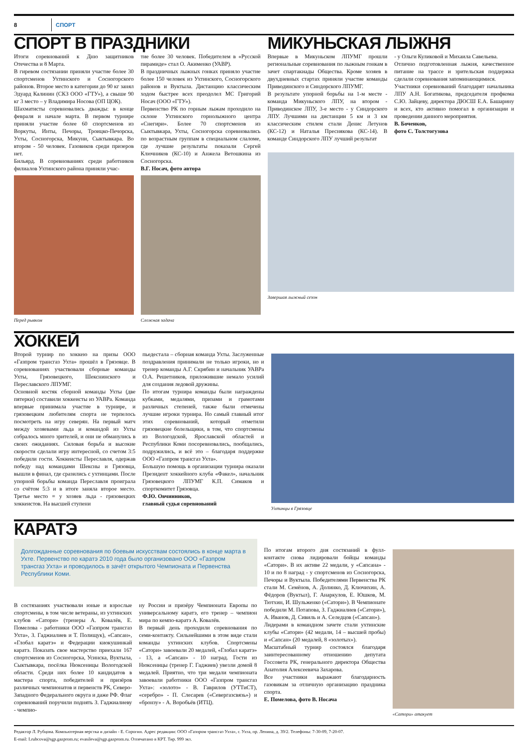8 СПОРТ
СПОРТ В ПРАЗДНИКИ
Итоги соревнований к Дню защитников Отечества и 8 Марта.
В гиревом состязании приняли участие более 30 спортсменов Ухтинского и Сосногорского районов. Второе место в категории до 90 кг занял Эдуард Калинин (СКЗ ООО «ГТУ»), а свыше 90 кг 3 место – у Владимира Носова (ОП ЦОК).
Шахматисты соревновались дважды: в конце февраля и начале марта. В первом турнире приняли участие более 60 спортсменов из Воркуты, Инты, Печоры, Троицко-Печорска, Ухты, Сосногорска, Микуни, Сыктывкара. Во втором - 50 человек. Газовиков среди призеров нет.
Бильярд. В соревнованиях среди работников филиалов Ухтинского района приняли учас-
тие более 30 человек. Победителем в «Русской пирамиде» стал О. Акименко (УАВР).
В праздничных лыжных гонках приняло участие более 150 человек из Ухтинского, Сосногорского районов и Вуктыла. Дистанцию классическим ходом быстрее всех преодолел МС Григорий Носач (ООО «ГТУ»).
Первенство РК по горным лыжам проходило на склоне Ухтинского горнолыжного центра «Снегири». Более 70 спортсменов из Сыктывкара, Ухты, Сосногорска соревновались по возрастным группам в специальном слаломе, где лучшие результаты показали Сергей Ключников (КС-10) и Анжела Ветошкина из Сосногорска.
В.Г. Носач, фото автора
Перед рывком Сложная задача
МИКУНЬСКАЯ ЛЫЖНЯ
Впервые в Микуньском ЛПУМГ прошли региональные соревнования по лыжным гонкам в зачет спартакиады Общества. Кроме хозяев в двухдневных стартах приняли участие команды Приводинского и Синдорского ЛПУМГ.
В результате упорной борьбы на 1-м месте - команда Микуньского ЛПУ, на втором - Приводинское ЛПУ, 3-е место - у Синдорского ЛПУ. Лучшими на дистанции 5 км и 3 км классическим стилем стали Денис Летунов (КС-12) и Наталья Преснякова (КС-14). В команде Синдорского ЛПУ лучший результат
- у Ольги Куликовой и Михаила Савельева.
Отлично подготовленная лыжня, качественное питание на трассе и зрительская поддержка сделали соревнования запоминающимися.
Участники соревнований благодарят начальника ЛПУ А.Н. Богатикова, председателя профкома С.Ю. Зайцеву, директора ДЮСШ Е.А. Башарину и всех, кто активно помогал в организации и проведении данного мероприятия.
В. Боченков,
фото С. Толстогузова
Завершая лыжный сезон
ХОККЕЙ
Второй турнир по хоккею на призы ООО «Газпром трансгаз Ухта» прошёл в Грязовце. В соревнованиях участвовали сборные команды Ухты, Грязовецкого, Шекснинского и Переславского ЛПУМГ.
Основной костяк сборной команды Ухты (две пятерки) составили хоккеисты из УАВРа. Команда впервые принимала участие в турнире, и грязовецким любителям спорта не терпелось посмотреть на игру северян. На первый матч между хозяевами льда и командой из Ухты собралось много зрителей, и они не обманулись в своих ожиданиях. Силовая борьба и высокие скорости сделали игру интересной, со счетом 3:5 победили гости. Хоккеисты Переславля, одержав победу над командами Шексны и Грязовца, вышли в финал, где сразились с ухтинцами. После упорной борьбы команда Переславля проиграла со счётом 5:3 и в итоге заняла второе место. Третье место = у хозяев льда - грязовецких хоккеистов. На высшей ступени
пьедестала – сборная команда Ухты. Заслуженные поздравления принимали не только игроки, но и тренер команды А.Г. Скрябин и начальник УАВРа О.А. Решетников, приложившие немало усилий для создания ледовой дружины.
По итогам турнира команды были награждены кубками, медалями, призами и грамотами различных степеней, также были отмечены лучшие игроки турнира. Но самый главный итог этих соревнований, который отметили грязовецкие болельщики, в том, что спортсмены из Вологодской, Ярославской областей и Республики Коми посоревновались, пообщались, подружились, и всё это – благодаря поддержке ООО «Газпром трансгаз Ухта».
Большую помощь в организации турнира оказали Президент хоккейного клуба «Факел», начальник Грязовецкого ЛПУМГ К.П. Симаков и спорткомитет Грязовца.
Ф.Ю. Овчинников,
главный судья соревнований
Ухтинцы в Грязовце
КАРАТЭ
Долгожданные соревнования по боевым искусствам состоялись в конце марта в Ухте. Первенство по каратэ 2010 года было организовано ООО «Газпром трансгаз Ухта» и проводилось в зачёт открытого Чемпионата и Первенства Республики Коми.
В состязаниях участвовали юные и взрослые спортсмены, в том числе ветераны, из ухтинских клубов «Сатори» (тренеры А. Ковалёв, Е. Помелова - работники ООО «Газпром трансгаз Ухта», З. Гаджиалиев и Т. Полищук), «Сапсан», «Глобал каратэ» и Федерации киокушинкай каратэ. Показать свое мастерство приехали 167 спортсменов из Сосногорска, Усинска, Вуктыла, Сыктывкара, посёлка Нюксеницы Вологодской области. Среди них более 10 кандидатов в мастера спорта, победителей и призёров различных чемпионатов и первенств РК, Северо-Западного Федерального округа и даже РФ. Флаг соревнований поручили поднять З. Гаджиалиеву - чемпио-
ну России и призёру Чемпионата Европы по универсальному каратэ, его тренер – чемпион мира по кемпо-каратэ А. Ковалёв.
В первый день проходили соревнования по семи-контакту. Сильнейшими в этом виде стали команды ухтинских клубов. Спортсмены «Сатори» завоевали 20 медалей, «Глобал каратэ» - 13, а «Сапсан» - 10 наград. Гости из Нюксеницы (тренер Г. Гаджиев) увезли домой 8 медалей. Приятно, что три медали чемпионата завоевали работники ООО «Газпром трансгаз Ухта»: «золото» - В. Гаврилов (УТТиСТ), «серебро» - П. Слесарев («Севергазсвязь») и «бронзу» - А. Воробьёв (ИТЦ).
По итогам второго дня состязаний в фулл-контакте снова лидировали бойцы команды «Сатори». В их активе 22 медали, у «Сапсана» - 10 и по 8 наград - у спортсменов из Сосногорска, Печоры и Вуктыла. Победителями Первенства РК стали М. Семёнов, А. Долинко, Д. Ключихин, А. Фёдоров (Вуктыл), Г. Анаркулов, Е. Юшков, М. Тютхин, И. Шульженко («Сатори»). В Чемпионате победили М. Потапова, З. Гаджиалиев («Сатори»), А. Иванов, Д. Сивиль и А. Селедцов («Сапсан»).
Лидерами в командном зачете стали ухтинские клубы «Сатори» (42 медали, 14 – высшей пробы) и «Сапсан» (20 медалей, 8 «золотых»).
Масштабный турнир состоялся благодаря заинтересованному отношению депутата Госсовета РК, генерального директора Общества Анатолия Алексеевича Захарова.
Все участники выражают благодарность газовикам за отличную организацию праздника спорта.
Е. Помелова, фото В. Носача
«Сатори» атакует
Редактор Л. Рубцова. Компьютерная верстка и дизайн - Е. Сорогин. Адрес редакции: ООО «Газпром трансгаз Ухта», г. Ухта, пр. Ленина, д. 39/2. Телефоны: 7-30-09, 7-20-07.
E-mail: Lrubcova@sgp.gazprom.ru; evasileva@sgp.gazprom.ru. Отпечатано в КРТ. Тир. 999 экз.